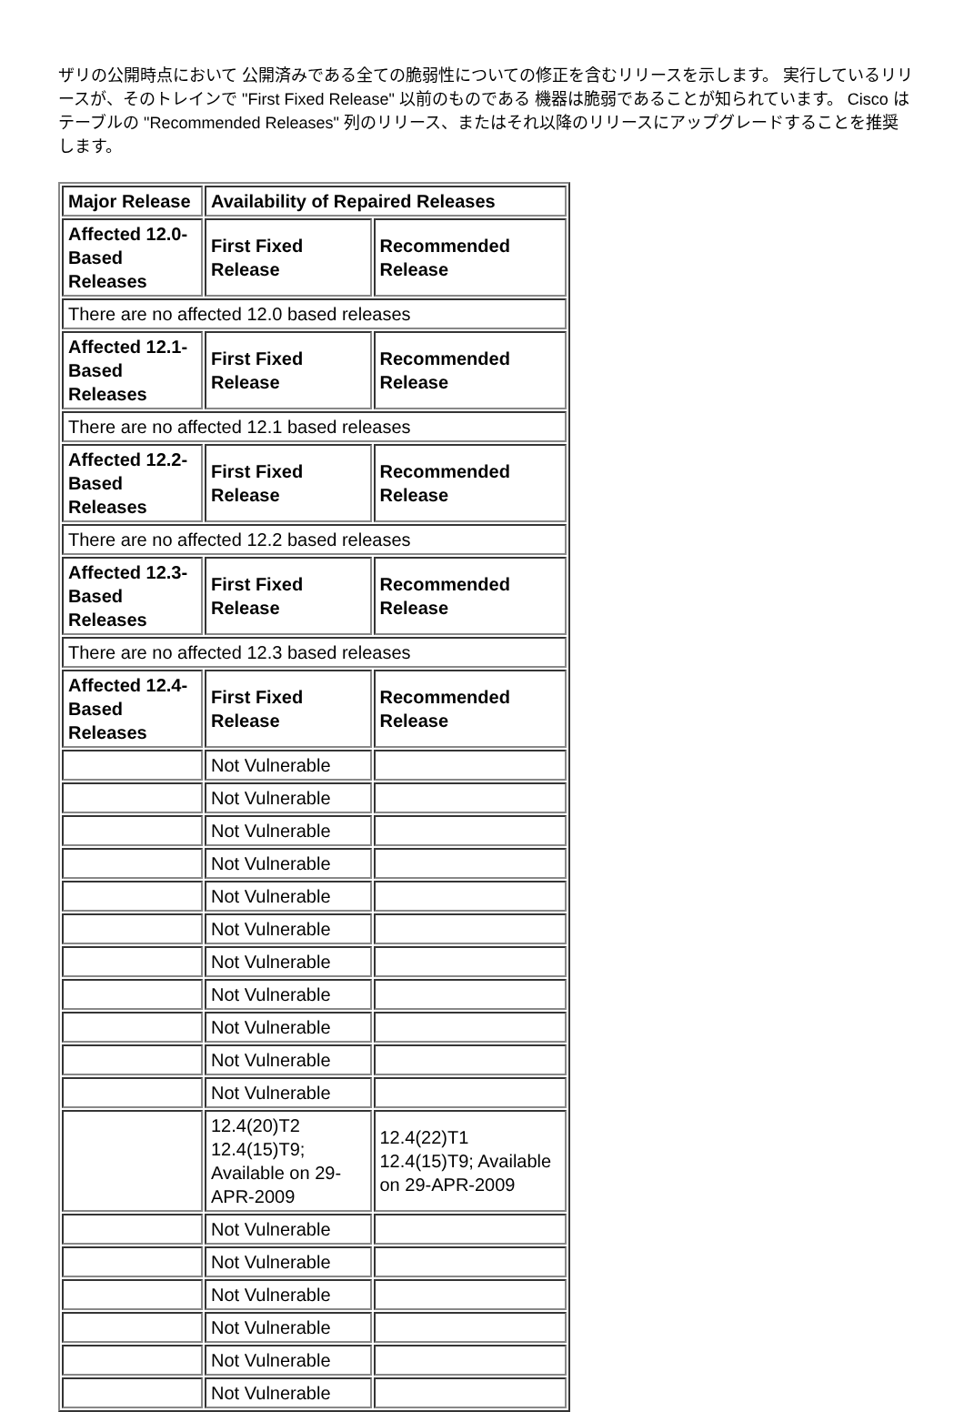ザリの公開時点において 公開済みである全ての脆弱性についての修正を含むリリースを示します。 実行しているリリースが、そのトレインで "First Fixed Release" 以前のものである 機器は脆弱であることが知られています。 Cisco はテーブルの "Recommended Releases" 列のリリース、またはそれ以降のリリースにアップグレードすることを推奨します。
| Major Release | Availability of Repaired Releases | |
| --- | --- | --- |
| Affected 12.0-Based Releases | First Fixed Release | Recommended Release |
| There are no affected 12.0 based releases | | |
| Affected 12.1-Based Releases | First Fixed Release | Recommended Release |
| There are no affected 12.1 based releases | | |
| Affected 12.2-Based Releases | First Fixed Release | Recommended Release |
| There are no affected 12.2 based releases | | |
| Affected 12.3-Based Releases | First Fixed Release | Recommended Release |
| There are no affected 12.3 based releases | | |
| Affected 12.4-Based Releases | First Fixed Release | Recommended Release |
| | Not Vulnerable | |
| | Not Vulnerable | |
| | Not Vulnerable | |
| | Not Vulnerable | |
| | Not Vulnerable | |
| | Not Vulnerable | |
| | Not Vulnerable | |
| | Not Vulnerable | |
| | Not Vulnerable | |
| | Not Vulnerable | |
| | Not Vulnerable | |
| | 12.4(20)T2 12.4(15)T9; Available on 29-APR-2009 | 12.4(22)T1 12.4(15)T9; Available on 29-APR-2009 |
| | Not Vulnerable | |
| | Not Vulnerable | |
| | Not Vulnerable | |
| | Not Vulnerable | |
| | Not Vulnerable | |
| | Not Vulnerable | |